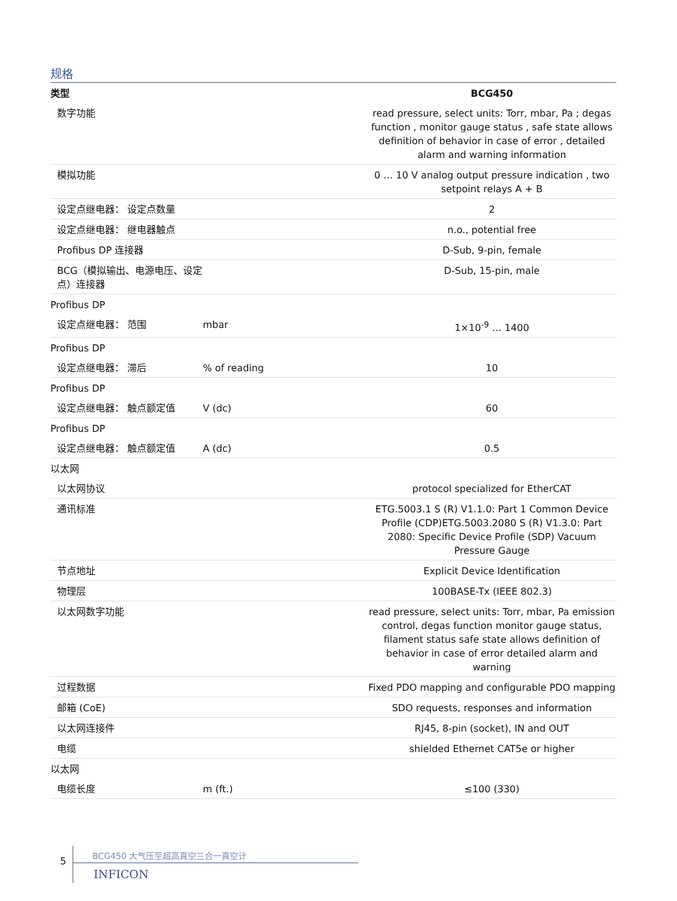规格
| 类型 | | BCG450 |
| --- | --- | --- |
| 数字功能 | | read pressure, select units: Torr, mbar, Pa ; degas function , monitor gauge status , safe state allows definition of behavior in case of error , detailed alarm and warning information |
| 模拟功能 | | 0 … 10 V analog output pressure indication , two setpoint relays A + B |
| 设定点继电器： 设定点数量 | | 2 |
| 设定点继电器： 继电器触点 | | n.o., potential free |
| Profibus DP 连接器 | | D-Sub, 9-pin, female |
| BCG（模拟输出、电源电压、设定点）连接器 | | D-Sub, 15-pin, male |
| Profibus DP | | |
| 设定点继电器： 范围 | mbar | 1×10<sup>-9</sup> … 1400 |
| Profibus DP | | |
| 设定点继电器： 滞后 | % of reading | 10 |
| Profibus DP | | |
| 设定点继电器： 触点额定值 | V (dc) | 60 |
| Profibus DP | | |
| 设定点继电器： 触点额定值 | A (dc) | 0.5 |
| 以太网 | | |
| 以太网协议 | | protocol specialized for EtherCAT |
| 通讯标准 | | ETG.5003.1 S (R) V1.1.0: Part 1 Common Device Profile (CDP)ETG.5003.2080 S (R) V1.3.0: Part 2080: Specific Device Profile (SDP) Vacuum Pressure Gauge |
| 节点地址 | | Explicit Device Identification |
| 物理层 | | 100BASE-Tx (IEEE 802.3) |
| 以太网数字功能 | | read pressure, select units: Torr, mbar, Pa emission control, degas function monitor gauge status, filament status safe state allows definition of behavior in case of error detailed alarm and warning |
| 过程数据 | | Fixed PDO mapping and configurable PDO mapping |
| 邮箱 (CoE) | | SDO requests, responses and information |
| 以太网连接件 | | RJ45, 8-pin (socket), IN and OUT |
| 电缆 | | shielded Ethernet CAT5e or higher |
| 以太网 | | |
| 电缆长度 | m (ft.) | ≤100 (330) |
5
BCG450 大气压至超高真空三合一真空计
INFICON